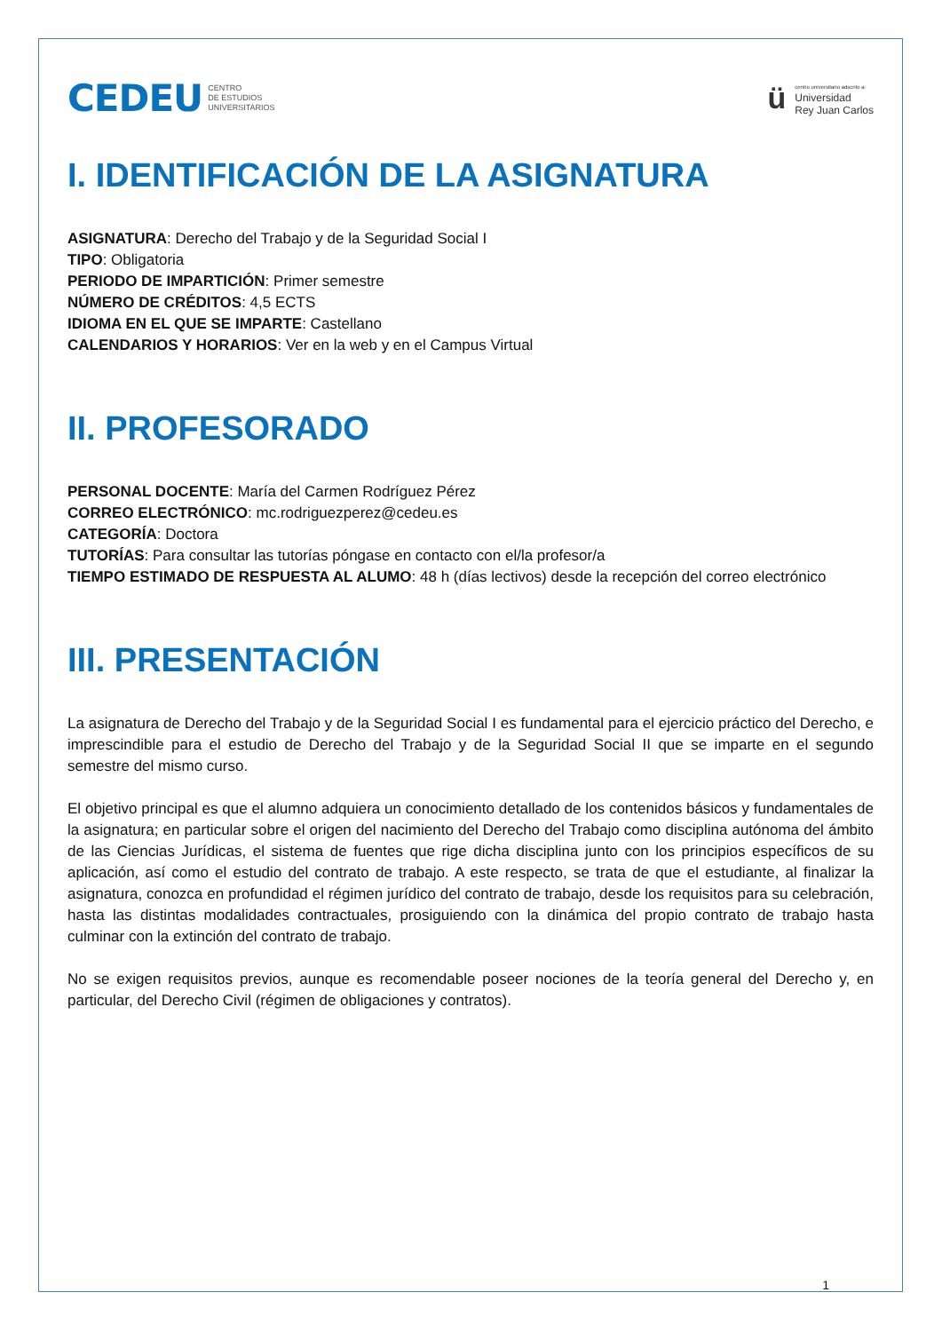CEDEU CENTRO
DE ESTUDIOS
UNIVERSITARIOS
ü
centro universitario adscrito a:
Universidad
Rey Juan Carlos
I. IDENTIFICACIÓN DE LA ASIGNATURA
ASIGNATURA: Derecho del Trabajo y de la Seguridad Social I
TIPO: Obligatoria
PERIODO DE IMPARTICIÓN: Primer semestre
NÚMERO DE CRÉDITOS: 4,5 ECTS
IDIOMA EN EL QUE SE IMPARTE: Castellano
CALENDARIOS Y HORARIOS: Ver en la web y en el Campus Virtual
II. PROFESORADO
PERSONAL DOCENTE: María del Carmen Rodríguez Pérez
CORREO ELECTRÓNICO: mc.rodriguezperez@cedeu.es
CATEGORÍA: Doctora
TUTORÍAS: Para consultar las tutorías póngase en contacto con el/la profesor/a
TIEMPO ESTIMADO DE RESPUESTA AL ALUMO: 48 h (días lectivos) desde la recepción del correo electrónico
III. PRESENTACIÓN
La asignatura de Derecho del Trabajo y de la Seguridad Social I es fundamental para el ejercicio práctico del Derecho, e imprescindible para el estudio de Derecho del Trabajo y de la Seguridad Social II que se imparte en el segundo semestre del mismo curso.
El objetivo principal es que el alumno adquiera un conocimiento detallado de los contenidos básicos y fundamentales de la asignatura; en particular sobre el origen del nacimiento del Derecho del Trabajo como disciplina autónoma del ámbito de las Ciencias Jurídicas, el sistema de fuentes que rige dicha disciplina junto con los principios específicos de su aplicación, así como el estudio del contrato de trabajo. A este respecto, se trata de que el estudiante, al finalizar la asignatura, conozca en profundidad el régimen jurídico del contrato de trabajo, desde los requisitos para su celebración, hasta las distintas modalidades contractuales, prosiguiendo con la dinámica del propio contrato de trabajo hasta culminar con la extinción del contrato de trabajo.
No se exigen requisitos previos, aunque es recomendable poseer nociones de la teoría general del Derecho y, en particular, del Derecho Civil (régimen de obligaciones y contratos).
1